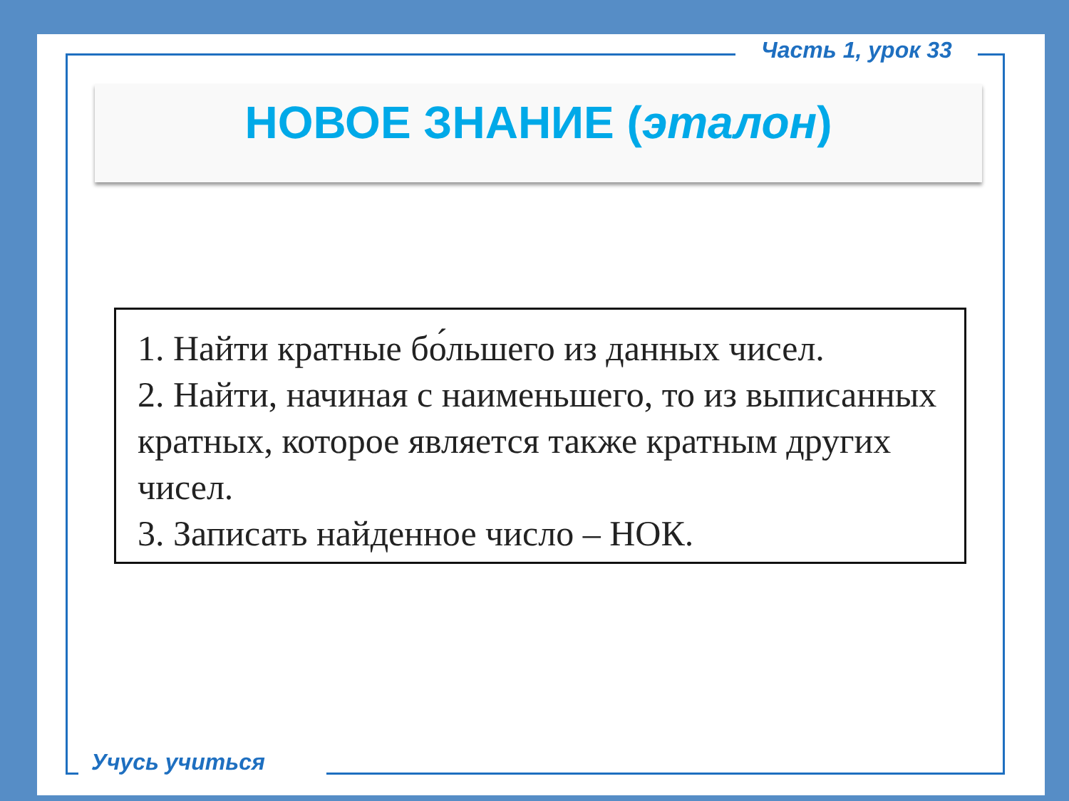Часть 1, урок 33
НОВОЕ ЗНАНИЕ (эталон)
1. Найти кратные бо́льшего из данных чисел.
2. Найти, начиная с наименьшего, то из выписанных кратных, которое является также кратным других чисел.
3. Записать найденное число – НОК.
Учусь учиться